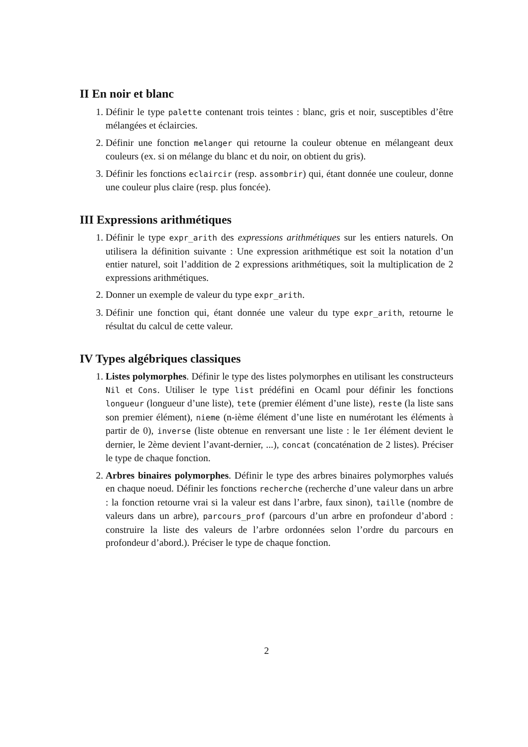II En noir et blanc
1. Définir le type palette contenant trois teintes : blanc, gris et noir, susceptibles d’être mélangées et éclaircies.
2. Définir une fonction melanger qui retourne la couleur obtenue en mélangeant deux couleurs (ex. si on mélange du blanc et du noir, on obtient du gris).
3. Définir les fonctions eclaircir (resp. assombrir) qui, étant donnée une couleur, donne une couleur plus claire (resp. plus foncée).
III Expressions arithmétiques
1. Définir le type expr_arith des expressions arithmétiques sur les entiers naturels. On utilisera la définition suivante : Une expression arithmétique est soit la notation d’un entier naturel, soit l’addition de 2 expressions arithmétiques, soit la multiplication de 2 expressions arithmétiques.
2. Donner un exemple de valeur du type expr_arith.
3. Définir une fonction qui, étant donnée une valeur du type expr_arith, retourne le résultat du calcul de cette valeur.
IV Types algébriques classiques
1. Listes polymorphes. Définir le type des listes polymorphes en utilisant les constructeurs Nil et Cons. Utiliser le type list prédéfini en Ocaml pour définir les fonctions longueur (longueur d’une liste), tete (premier élément d’une liste), reste (la liste sans son premier élément), nieme (n-ième élément d’une liste en numérotant les éléments à partir de 0), inverse (liste obtenue en renversant une liste : le 1er élément devient le dernier, le 2ème devient l’avant-dernier, ...), concat (concaténation de 2 listes). Préciser le type de chaque fonction.
2. Arbres binaires polymorphes. Définir le type des arbres binaires polymorphes valués en chaque noeud. Définir les fonctions recherche (recherche d’une valeur dans un arbre : la fonction retourne vrai si la valeur est dans l’arbre, faux sinon), taille (nombre de valeurs dans un arbre), parcours_prof (parcours d’un arbre en profondeur d’abord : construire la liste des valeurs de l’arbre ordonnées selon l’ordre du parcours en profondeur d’abord.). Préciser le type de chaque fonction.
2